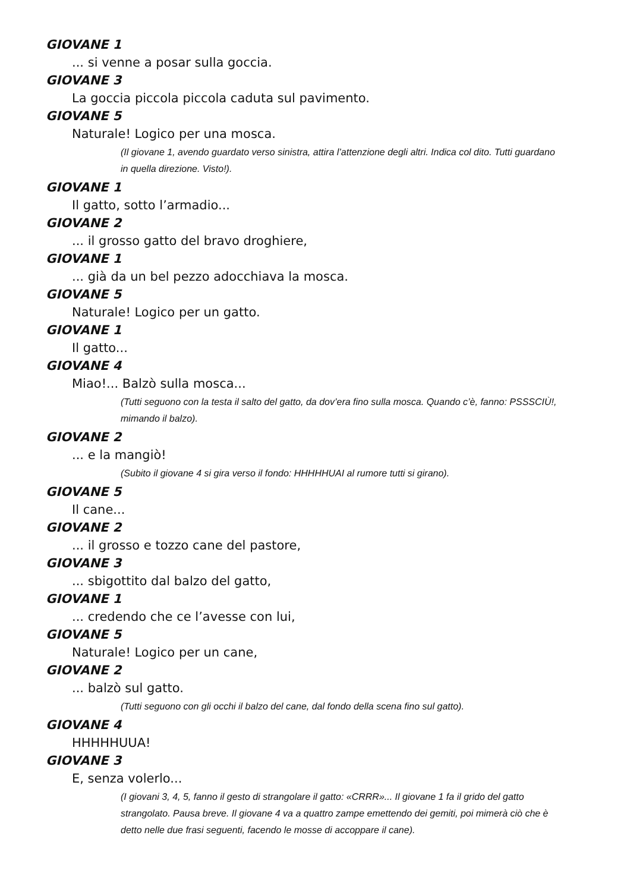GIOVANE 1
... si venne a posar sulla goccia.
GIOVANE 3
La goccia piccola piccola caduta sul pavimento.
GIOVANE 5
Naturale! Logico per una mosca.
(Il giovane 1, avendo guardato verso sinistra, attira l’attenzione degli altri. Indica col dito. Tutti guardano in quella direzione. Visto!).
GIOVANE 1
Il gatto, sotto l’armadio...
GIOVANE 2
... il grosso gatto del bravo droghiere,
GIOVANE 1
... già da un bel pezzo adocchiava la mosca.
GIOVANE 5
Naturale! Logico per un gatto.
GIOVANE 1
Il gatto...
GIOVANE 4
Miao!... Balzò sulla mosca...
(Tutti seguono con la testa il salto del gatto, da dov’era fino sulla mosca. Quando c’è, fanno: PSSSCIÙ!, mimando il balzo).
GIOVANE 2
... e la mangiò!
(Subito il giovane 4 si gira verso il fondo: HHHHHUAI al rumore tutti si girano).
GIOVANE 5
Il cane...
GIOVANE 2
... il grosso e tozzo cane del pastore,
GIOVANE 3
... sbigottito dal balzo del gatto,
GIOVANE 1
... credendo che ce l’avesse con lui,
GIOVANE 5
Naturale! Logico per un cane,
GIOVANE 2
... balzò sul gatto.
(Tutti seguono con gli occhi il balzo del cane, dal fondo della scena fino sul gatto).
GIOVANE 4
HHHHHUUA!
GIOVANE 3
E, senza volerlo...
(I giovani 3, 4, 5, fanno il gesto di strangolare il gatto: «CRRR»... Il giovane 1 fa il grido del gatto strangolato. Pausa breve. Il giovane 4 va a quattro zampe emettendo dei gemiti, poi mimerà ciò che è detto nelle due frasi seguenti, facendo le mosse di accoppare il cane).